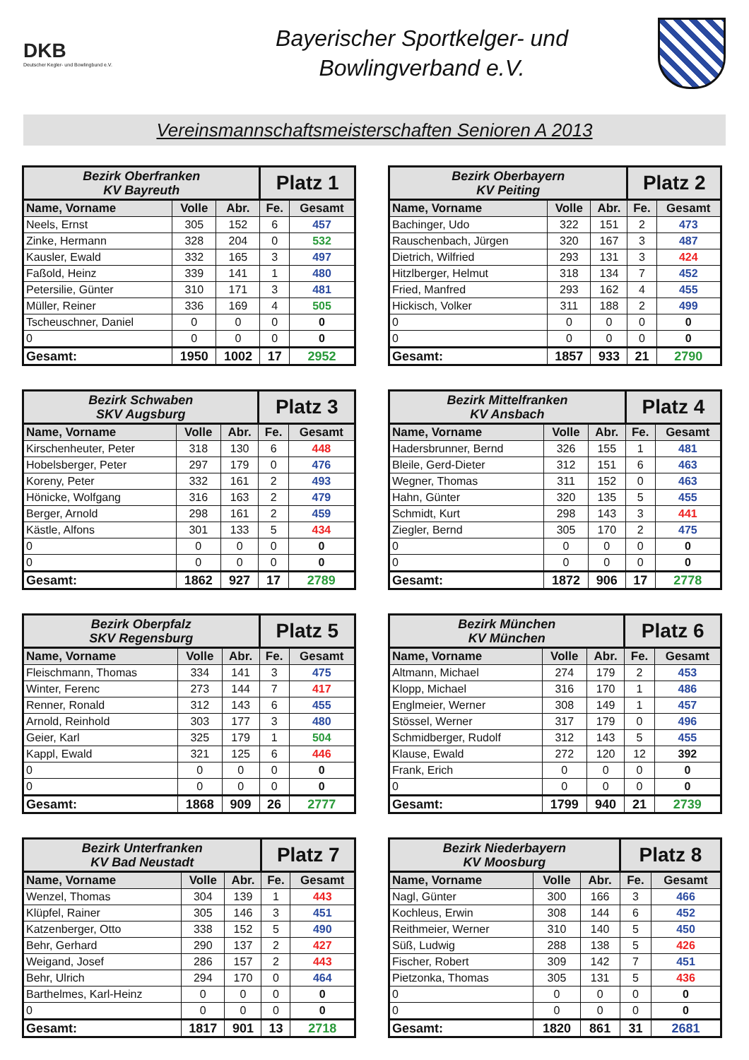DKB
Deutscher Kegler- und Bowlingbund e.V.
Bayerischer Sportkelger- und
Bowlingverband e.V.
Vereinsmannschaftsmeisterschaften Senioren A 2013
| Bezirk Oberfranken KV Bayreuth | | | Platz 1 | |
| --- | --- | --- | --- | --- |
| Name, Vorname | Volle | Abr. | Fe. | Gesamt |
| Neels, Ernst | 305 | 152 | 6 | 457 |
| Zinke, Hermann | 328 | 204 | 0 | 532 |
| Kausler, Ewald | 332 | 165 | 3 | 497 |
| Faßold, Heinz | 339 | 141 | 1 | 480 |
| Petersilie, Günter | 310 | 171 | 3 | 481 |
| Müller, Reiner | 336 | 169 | 4 | 505 |
| Tscheuschner, Daniel | 0 | 0 | 0 | 0 |
| 0 | 0 | 0 | 0 | 0 |
| Gesamt: | 1950 | 1002 | 17 | 2952 |
| Bezirk Oberbayern KV Peiting | | | Platz 2 | |
| --- | --- | --- | --- | --- |
| Name, Vorname | Volle | Abr. | Fe. | Gesamt |
| Bachinger, Udo | 322 | 151 | 2 | 473 |
| Rauschenbach, Jürgen | 320 | 167 | 3 | 487 |
| Dietrich, Wilfried | 293 | 131 | 3 | 424 |
| Hitzlberger, Helmut | 318 | 134 | 7 | 452 |
| Fried, Manfred | 293 | 162 | 4 | 455 |
| Hickisch, Volker | 311 | 188 | 2 | 499 |
| 0 | 0 | 0 | 0 | 0 |
| 0 | 0 | 0 | 0 | 0 |
| Gesamt: | 1857 | 933 | 21 | 2790 |
| Bezirk Schwaben SKV Augsburg | | | Platz 3 | |
| --- | --- | --- | --- | --- |
| Name, Vorname | Volle | Abr. | Fe. | Gesamt |
| Kirschenheuter, Peter | 318 | 130 | 6 | 448 |
| Hobelsberger, Peter | 297 | 179 | 0 | 476 |
| Koreny, Peter | 332 | 161 | 2 | 493 |
| Hönicke, Wolfgang | 316 | 163 | 2 | 479 |
| Berger, Arnold | 298 | 161 | 2 | 459 |
| Kästle, Alfons | 301 | 133 | 5 | 434 |
| 0 | 0 | 0 | 0 | 0 |
| 0 | 0 | 0 | 0 | 0 |
| Gesamt: | 1862 | 927 | 17 | 2789 |
| Bezirk Mittelfranken KV Ansbach | | | Platz 4 | |
| --- | --- | --- | --- | --- |
| Name, Vorname | Volle | Abr. | Fe. | Gesamt |
| Hadersbrunner, Bernd | 326 | 155 | 1 | 481 |
| Bleile, Gerd-Dieter | 312 | 151 | 6 | 463 |
| Wegner, Thomas | 311 | 152 | 0 | 463 |
| Hahn, Günter | 320 | 135 | 5 | 455 |
| Schmidt, Kurt | 298 | 143 | 3 | 441 |
| Ziegler, Bernd | 305 | 170 | 2 | 475 |
| 0 | 0 | 0 | 0 | 0 |
| 0 | 0 | 0 | 0 | 0 |
| Gesamt: | 1872 | 906 | 17 | 2778 |
| Bezirk Oberpfalz SKV Regensburg | | | Platz 5 | |
| --- | --- | --- | --- | --- |
| Name, Vorname | Volle | Abr. | Fe. | Gesamt |
| Fleischmann, Thomas | 334 | 141 | 3 | 475 |
| Winter, Ferenc | 273 | 144 | 7 | 417 |
| Renner, Ronald | 312 | 143 | 6 | 455 |
| Arnold, Reinhold | 303 | 177 | 3 | 480 |
| Geier, Karl | 325 | 179 | 1 | 504 |
| Kappl, Ewald | 321 | 125 | 6 | 446 |
| 0 | 0 | 0 | 0 | 0 |
| 0 | 0 | 0 | 0 | 0 |
| Gesamt: | 1868 | 909 | 26 | 2777 |
| Bezirk München KV München | | | Platz 6 | |
| --- | --- | --- | --- | --- |
| Name, Vorname | Volle | Abr. | Fe. | Gesamt |
| Altmann, Michael | 274 | 179 | 2 | 453 |
| Klopp, Michael | 316 | 170 | 1 | 486 |
| Englmeier, Werner | 308 | 149 | 1 | 457 |
| Stössel, Werner | 317 | 179 | 0 | 496 |
| Schmidberger, Rudolf | 312 | 143 | 5 | 455 |
| Klause, Ewald | 272 | 120 | 12 | 392 |
| Frank, Erich | 0 | 0 | 0 | 0 |
| 0 | 0 | 0 | 0 | 0 |
| Gesamt: | 1799 | 940 | 21 | 2739 |
| Bezirk Unterfranken KV Bad Neustadt | | | Platz 7 | |
| --- | --- | --- | --- | --- |
| Name, Vorname | Volle | Abr. | Fe. | Gesamt |
| Wenzel, Thomas | 304 | 139 | 1 | 443 |
| Klüpfel, Rainer | 305 | 146 | 3 | 451 |
| Katzenberger, Otto | 338 | 152 | 5 | 490 |
| Behr, Gerhard | 290 | 137 | 2 | 427 |
| Weigand, Josef | 286 | 157 | 2 | 443 |
| Behr, Ulrich | 294 | 170 | 0 | 464 |
| Barthelmes, Karl-Heinz | 0 | 0 | 0 | 0 |
| 0 | 0 | 0 | 0 | 0 |
| Gesamt: | 1817 | 901 | 13 | 2718 |
| Bezirk Niederbayern KV Moosburg | | | Platz 8 | |
| --- | --- | --- | --- | --- |
| Name, Vorname | Volle | Abr. | Fe. | Gesamt |
| Nagl, Günter | 300 | 166 | 3 | 466 |
| Kochleus, Erwin | 308 | 144 | 6 | 452 |
| Reithmeier, Werner | 310 | 140 | 5 | 450 |
| Süß, Ludwig | 288 | 138 | 5 | 426 |
| Fischer, Robert | 309 | 142 | 7 | 451 |
| Pietzonka, Thomas | 305 | 131 | 5 | 436 |
| 0 | 0 | 0 | 0 | 0 |
| 0 | 0 | 0 | 0 | 0 |
| Gesamt: | 1820 | 861 | 31 | 2681 |